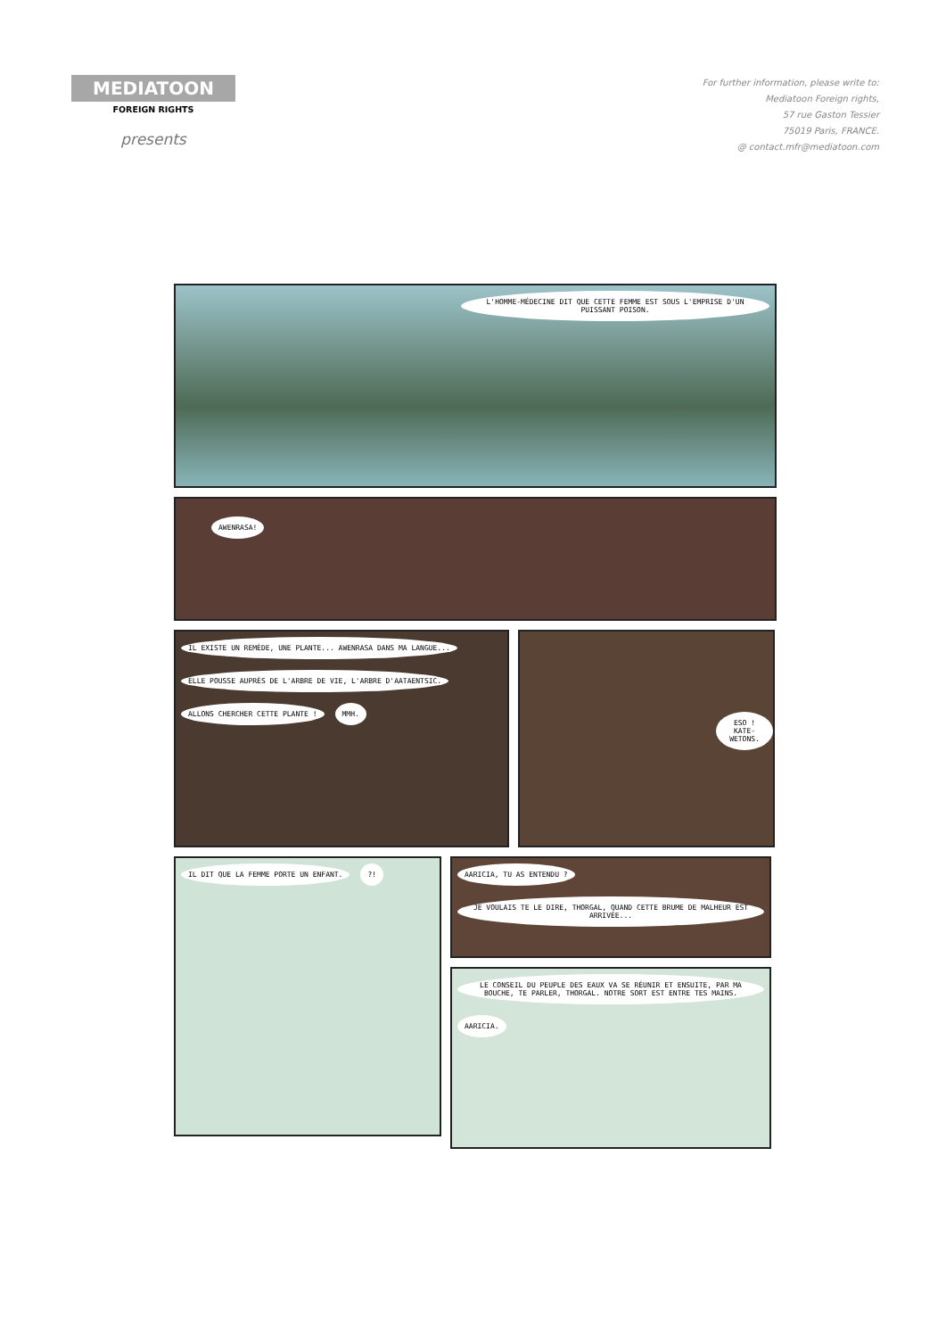MEDIATOON
FOREIGN RIGHTS
presents
For further information, please write to:
Mediatoon Foreign rights,
57 rue Gaston Tessier
75019 Paris, FRANCE.
@ contact.mfr@mediatoon.com
L'HOMME-MÉDECINE DIT QUE CETTE FEMME EST SOUS L'EMPRISE D'UN PUISSANT POISON.
AWENRASA!
IL EXISTE UN REMÈDE, UNE PLANTE... AWENRASA DANS MA LANGUE...
ELLE POUSSE AUPRÈS DE L'ARBRE DE VIE, L'ARBRE D'AATAENTSIC.
ALLONS CHERCHER CETTE PLANTE ! MMH.
ESO ! KATE-WETONS.
IL DIT QUE LA FEMME PORTE UN ENFANT.
?!
AARICIA, TU AS ENTENDU ?
JE VOULAIS TE LE DIRE, THORGAL, QUAND CETTE BRUME DE MALHEUR EST ARRIVÉE...
LE CONSEIL DU PEUPLE DES EAUX VA SE RÉUNIR ET ENSUITE, PAR MA BOUCHE, TE PARLER, THORGAL. NOTRE SORT EST ENTRE TES MAINS.
AARICIA.